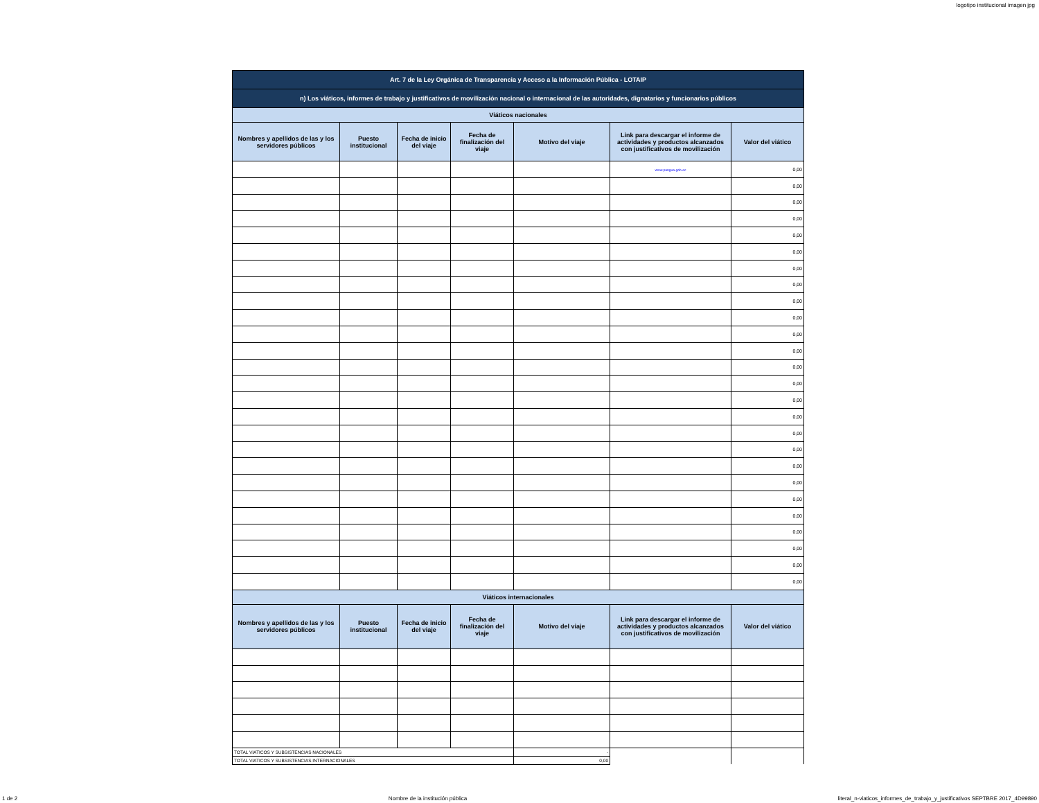logotipo institucional imagen jpg
| Art. 7 de la Ley Orgánica de Transparencia y Acceso a la Información Pública - LOTAIP | | | | | | |
| n) Los viáticos, informes de trabajo y justificativos de movilización nacional o internacional de las autoridades, dignatarios y funcionarios públicos | | | | | | |
| Viáticos nacionales | | | | | | |
| Nombres y apellidos de las y los servidores públicos | Puesto institucional | Fecha de inicio del viaje | Fecha de finalización del viaje | Motivo del viaje | Link para descargar el informe de actividades y productos alcanzados con justificativos de movilización | Valor del viático |
| | | | | | www.pangua.gob.ec | 0,00 |
| | | | | | | 0,00 |
| | | | | | | 0,00 |
| | | | | | | 0,00 |
| | | | | | | 0,00 |
| | | | | | | 0,00 |
| | | | | | | 0,00 |
| | | | | | | 0,00 |
| | | | | | | 0,00 |
| | | | | | | 0,00 |
| | | | | | | 0,00 |
| | | | | | | 0,00 |
| | | | | | | 0,00 |
| | | | | | | 0,00 |
| | | | | | | 0,00 |
| | | | | | | 0,00 |
| | | | | | | 0,00 |
| | | | | | | 0,00 |
| | | | | | | 0,00 |
| | | | | | | 0,00 |
| | | | | | | 0,00 |
| | | | | | | 0,00 |
| | | | | | | 0,00 |
| | | | | | | 0,00 |
| | | | | | | 0,00 |
| | | | | | | 0,00 |
| Viáticos internacionales | | | | | | |
| Nombres y apellidos de las y los servidores públicos | Puesto institucional | Fecha de inicio del viaje | Fecha de finalización del viaje | Motivo del viaje | Link para descargar el informe de actividades y productos alcanzados con justificativos de movilización | Valor del viático |
| TOTAL VIATICOS Y SUBSISTENCIAS NACIONALES | | | | - | | |
| TOTAL VIATICOS Y SUBSISTENCIAS INTERNACIONALES | | | | 0,00 | | |
1 de 2 Nombre de la institución pública literal_n-viaticos_informes_de_trabajo_y_justificativos SEPTBRE 2017_4D99890